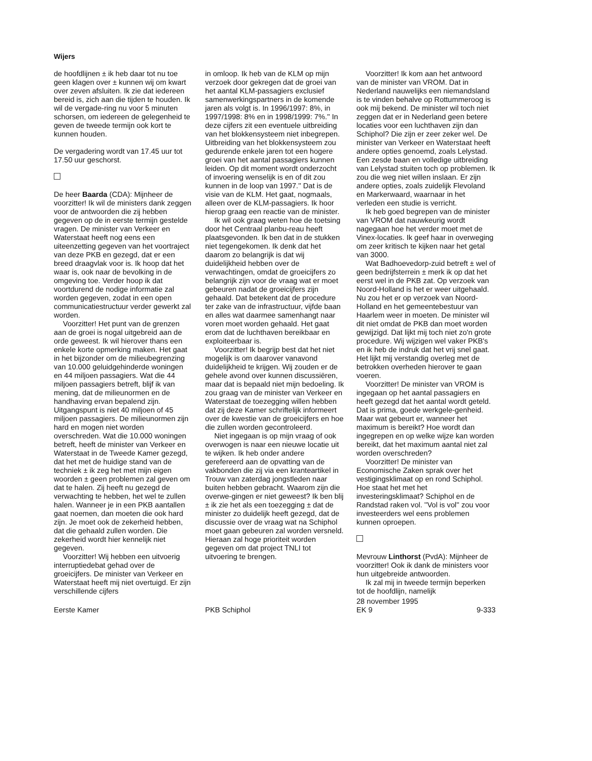Wijers
de hoofdlijnen ± ik heb daar tot nu toe geen klagen over ± kunnen wij om kwart over zeven afsluiten. Ik zie dat iedereen bereid is, zich aan die tijden te houden. Ik wil de vergade-ring nu voor 5 minuten schorsen, om iedereen de gelegenheid te geven de tweede termijn ook kort te kunnen houden.
De vergadering wordt van 17.45 uur tot 17.50 uur geschorst.
De heer Baarda (CDA): Mijnheer de voorzitter! Ik wil de ministers dank zeggen voor de antwoorden die zij hebben gegeven op de in eerste termijn gestelde vragen. De minister van Verkeer en Waterstaat heeft nog eens een uiteenzetting gegeven van het voortraject van deze PKB en gezegd, dat er een breed draagvlak voor is. Ik hoop dat het waar is, ook naar de bevolking in de omgeving toe. Verder hoop ik dat voortdurend de nodige informatie zal worden gegeven, zodat in een open communicatiestructuur verder gewerkt zal worden.
Voorzitter! Het punt van de grenzen aan de groei is nogal uitgebreid aan de orde geweest. Ik wil hierover thans een enkele korte opmerking maken. Het gaat in het bijzonder om de milieubegrenzing van 10.000 geluidgehinderde woningen en 44 miljoen passagiers. Wat die 44 miljoen passagiers betreft, blijf ik van mening, dat de milieunormen en de handhaving ervan bepalend zijn. Uitgangspunt is niet 40 miljoen of 45 miljoen passagiers. De milieunormen zijn hard en mogen niet worden overschreden. Wat die 10.000 woningen betreft, heeft de minister van Verkeer en Waterstaat in de Tweede Kamer gezegd, dat het met de huidige stand van de techniek ± ik zeg het met mijn eigen woorden ± geen problemen zal geven om dat te halen. Zij heeft nu gezegd de verwachting te hebben, het wel te zullen halen. Wanneer je in een PKB aantallen gaat noemen, dan moeten die ook hard zijn. Je moet ook de zekerheid hebben, dat die gehaald zullen worden. Die zekerheid wordt hier kennelijk niet gegeven.
Voorzitter! Wij hebben een uitvoerig interruptiedebat gehad over de groeicijfers. De minister van Verkeer en Waterstaat heeft mij niet overtuigd. Er zijn verschillende cijfers
in omloop. Ik heb van de KLM op mijn verzoek door gekregen dat de groei van het aantal KLM-passagiers exclusief samenwerkingspartners in de komende jaren als volgt is. In 1996/1997: 8%, in 1997/1998: 8% en in 1998/1999: 7%.'' In deze cijfers zit een eventuele uitbreiding van het blokkensysteem niet inbegrepen. Uitbreiding van het blokkensysteem zou gedurende enkele jaren tot een hogere groei van het aantal passagiers kunnen leiden. Op dit moment wordt onderzocht of invoering wenselijk is en of dit zou kunnen in de loop van 1997.'' Dat is de visie van de KLM. Het gaat, nogmaals, alleen over de KLM-passagiers. Ik hoor hierop graag een reactie van de minister.
Ik wil ook graag weten hoe de toetsing door het Centraal planbu-reau heeft plaatsgevonden. Ik ben dat in de stukken niet tegengekomen. Ik denk dat het daarom zo belangrijk is dat wij duidelijkheid hebben over de verwachtingen, omdat de groeicijfers zo belangrijk zijn voor de vraag wat er moet gebeuren nadat de groeicijfers zijn gehaald. Dat betekent dat de procedure ter zake van de infrastructuur, vijfde baan en alles wat daarmee samenhangt naar voren moet worden gehaald. Het gaat erom dat de luchthaven bereikbaar en exploiteerbaar is.
Voorzitter! Ik begrijp best dat het niet mogelijk is om daarover vanavond duidelijkheid te krijgen. Wij zouden er de gehele avond over kunnen discussiëren, maar dat is bepaald niet mijn bedoeling. Ik zou graag van de minister van Verkeer en Waterstaat de toezegging willen hebben dat zij deze Kamer schriftelijk informeert over de kwestie van de groeicijfers en hoe die zullen worden gecontroleerd.
Niet ingegaan is op mijn vraag of ook overwogen is naar een nieuwe locatie uit te wijken. Ik heb onder andere gerefereerd aan de opvatting van de vakbonden die zij via een kranteartikel in Trouw van zaterdag jongstleden naar buiten hebben gebracht. Waarom zijn die overwe-gingen er niet geweest? Ik ben blij ± ik zie het als een toezegging ± dat de minister zo duidelijk heeft gezegd, dat de discussie over de vraag wat na Schiphol moet gaan gebeuren zal worden versneld. Hieraan zal hoge prioriteit worden gegeven om dat project TNLI tot uitvoering te brengen.
Voorzitter! Ik kom aan het antwoord van de minister van VROM. Dat in Nederland nauwelijks een niemandsland is te vinden behalve op Rottummeroog is ook mij bekend. De minister wil toch niet zeggen dat er in Nederland geen betere locaties voor een luchthaven zijn dan Schiphol? Die zijn er zeer zeker wel. De minister van Verkeer en Waterstaat heeft andere opties genoemd, zoals Lelystad. Een zesde baan en volledige uitbreiding van Lelystad stuiten toch op problemen. Ik zou die weg niet willen inslaan. Er zijn andere opties, zoals zuidelijk Flevoland en Markerwaard, waarnaar in het verleden een studie is verricht.
Ik heb goed begrepen van de minister van VROM dat nauwkeurig wordt nagegaan hoe het verder moet met de Vinex-locaties. Ik geef haar in overweging om zeer kritisch te kijken naar het getal van 3000.
Wat Badhoevedorp-zuid betreft ± wel of geen bedrijfsterrein ± merk ik op dat het eerst wel in de PKB zat. Op verzoek van Noord-Holland is het er weer uitgehaald. Nu zou het er op verzoek van Noord-Holland en het gemeentebestuur van Haarlem weer in moeten. De minister wil dit niet omdat de PKB dan moet worden gewijzigd. Dat lijkt mij toch niet zo'n grote procedure. Wij wijzigen wel vaker PKB's en ik heb de indruk dat het vrij snel gaat. Het lijkt mij verstandig overleg met de betrokken overheden hierover te gaan voeren.
Voorzitter! De minister van VROM is ingegaan op het aantal passagiers en heeft gezegd dat het aantal wordt geteld. Dat is prima, goede werkgele-genheid. Maar wat gebeurt er, wanneer het maximum is bereikt? Hoe wordt dan ingegrepen en op welke wijze kan worden bereikt, dat het maximum aantal niet zal worden overschreden?
Voorzitter! De minister van Economische Zaken sprak over het vestigingsklimaat op en rond Schiphol. Hoe staat het met het investeringsklimaat? Schiphol en de Randstad raken vol. ''Vol is vol'' zou voor investeerders wel eens problemen kunnen oproepen.
Mevrouw Linthorst (PvdA): Mijnheer de voorzitter! Ook ik dank de ministers voor hun uitgebreide antwoorden.
Ik zal mij in tweede termijn beperken tot de hoofdlijn, namelijk
Eerste Kamer
PKB Schiphol 28 november 1995
EK 9
9-333